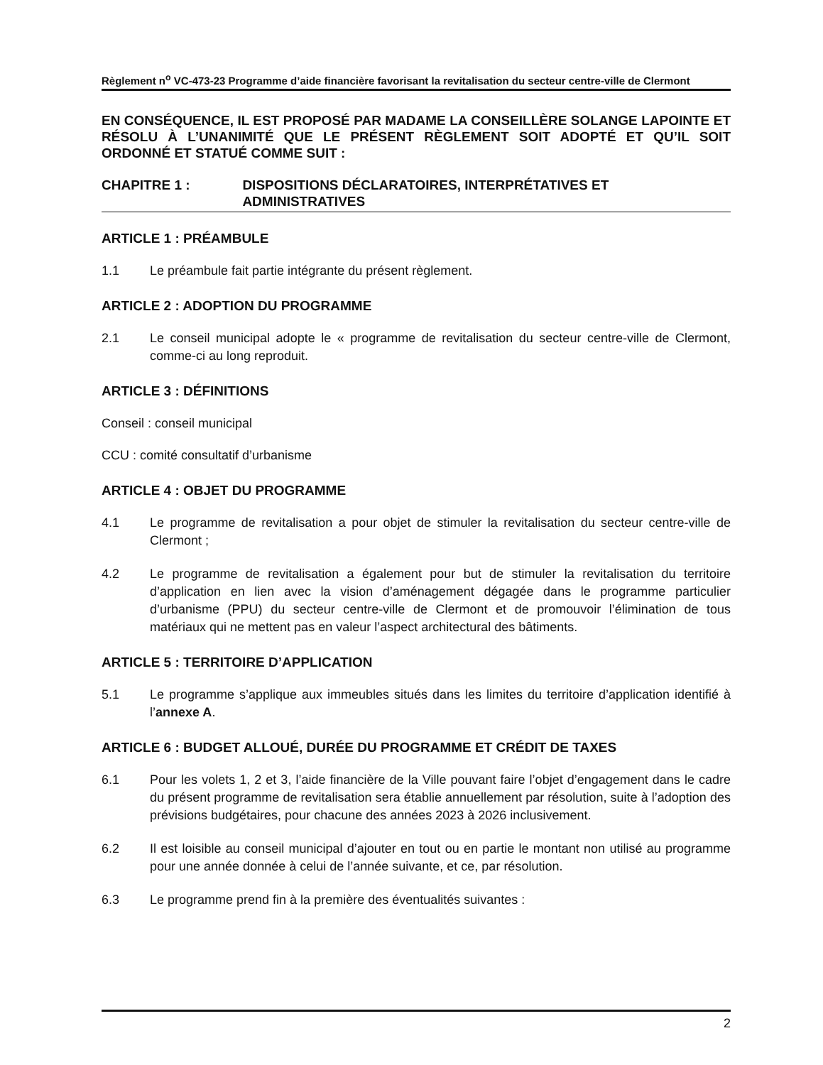Règlement n<sup>o</sup> VC-473-23 Programme d’aide financière favorisant la revitalisation du secteur centre-ville de Clermont
EN CONSÉQUENCE, IL EST PROPOSÉ PAR MADAME LA CONSEILLÈRE SOLANGE LAPOINTE ET RÉSOLU À L’UNANIMITÉ QUE LE PRÉSENT RÈGLEMENT SOIT ADOPTÉ ET QU’IL SOIT ORDONNÉ ET STATUÉ COMME SUIT :
CHAPITRE 1 : DISPOSITIONS DÉCLARATOIRES, INTERPRÉTATIVES ET ADMINISTRATIVES
ARTICLE 1 : PRÉAMBULE
1.1 Le préambule fait partie intégrante du présent règlement.
ARTICLE 2 : ADOPTION DU PROGRAMME
2.1 Le conseil municipal adopte le « programme de revitalisation du secteur centre-ville de Clermont, comme-ci au long reproduit.
ARTICLE 3 : DÉFINITIONS
Conseil : conseil municipal
CCU : comité consultatif d’urbanisme
ARTICLE 4 : OBJET DU PROGRAMME
4.1 Le programme de revitalisation a pour objet de stimuler la revitalisation du secteur centre-ville de Clermont ;
4.2 Le programme de revitalisation a également pour but de stimuler la revitalisation du territoire d’application en lien avec la vision d’aménagement dégagée dans le programme particulier d’urbanisme (PPU) du secteur centre-ville de Clermont et de promouvoir l’élimination de tous matériaux qui ne mettent pas en valeur l’aspect architectural des bâtiments.
ARTICLE 5 : TERRITOIRE D’APPLICATION
5.1 Le programme s’applique aux immeubles situés dans les limites du territoire d’application identifié à l’annexe A.
ARTICLE 6 : BUDGET ALLOUÉ, DURÉE DU PROGRAMME ET CRÉDIT DE TAXES
6.1 Pour les volets 1, 2 et 3, l’aide financière de la Ville pouvant faire l’objet d’engagement dans le cadre du présent programme de revitalisation sera établie annuellement par résolution, suite à l’adoption des prévisions budgétaires, pour chacune des années 2023 à 2026 inclusivement.
6.2 Il est loisible au conseil municipal d’ajouter en tout ou en partie le montant non utilisé au programme pour une année donnée à celui de l’année suivante, et ce, par résolution.
6.3 Le programme prend fin à la première des éventualités suivantes :
2